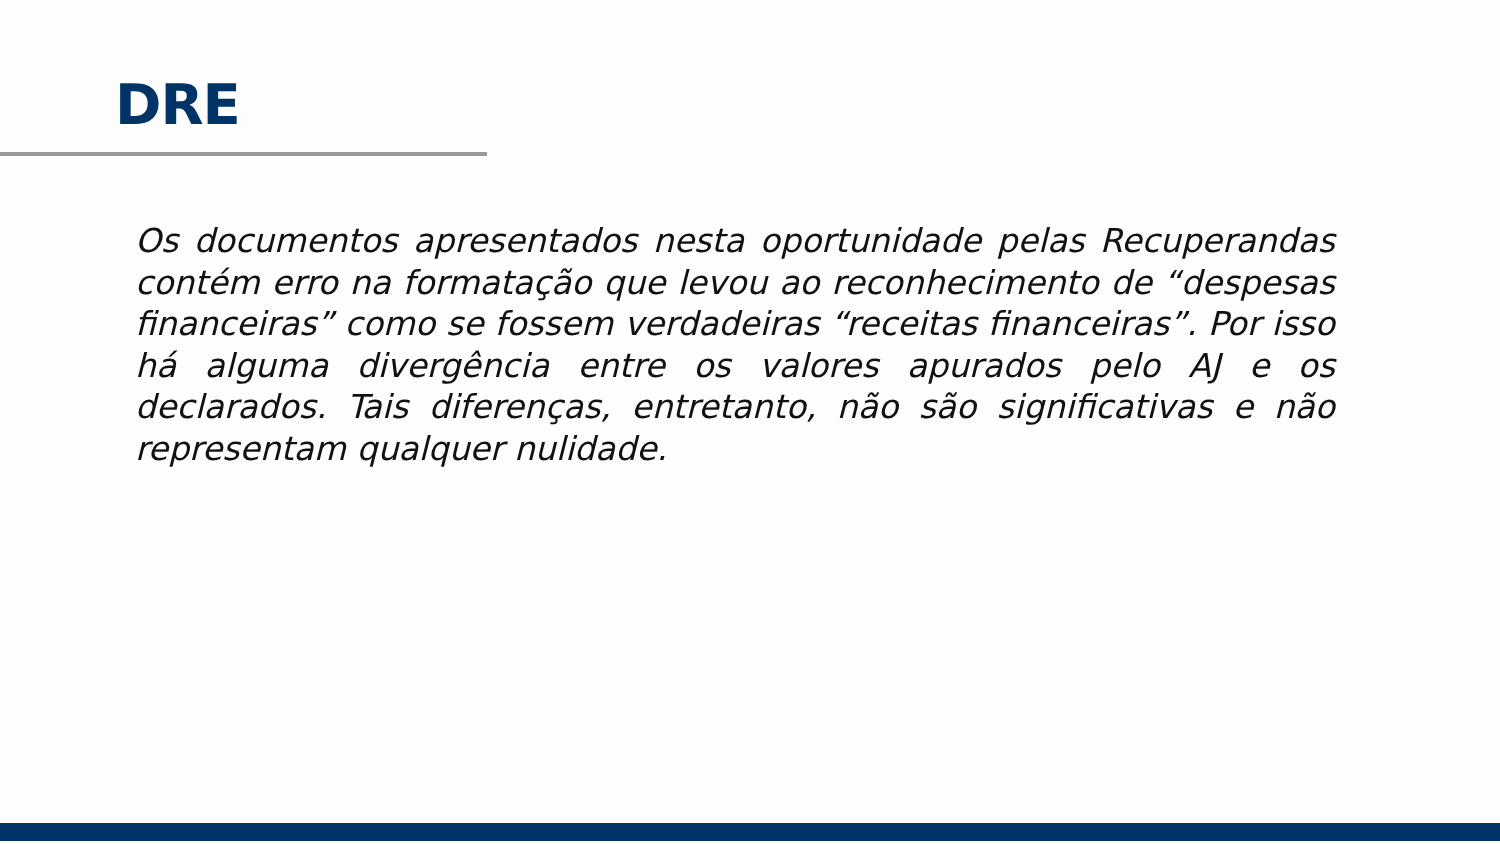DRE
Os documentos apresentados nesta oportunidade pelas Recuperandas contém erro na formatação que levou ao reconhecimento de “despesas financeiras” como se fossem verdadeiras “receitas financeiras”. Por isso há alguma divergência entre os valores apurados pelo AJ e os declarados. Tais diferenças, entretanto, não são significativas e não representam qualquer nulidade.